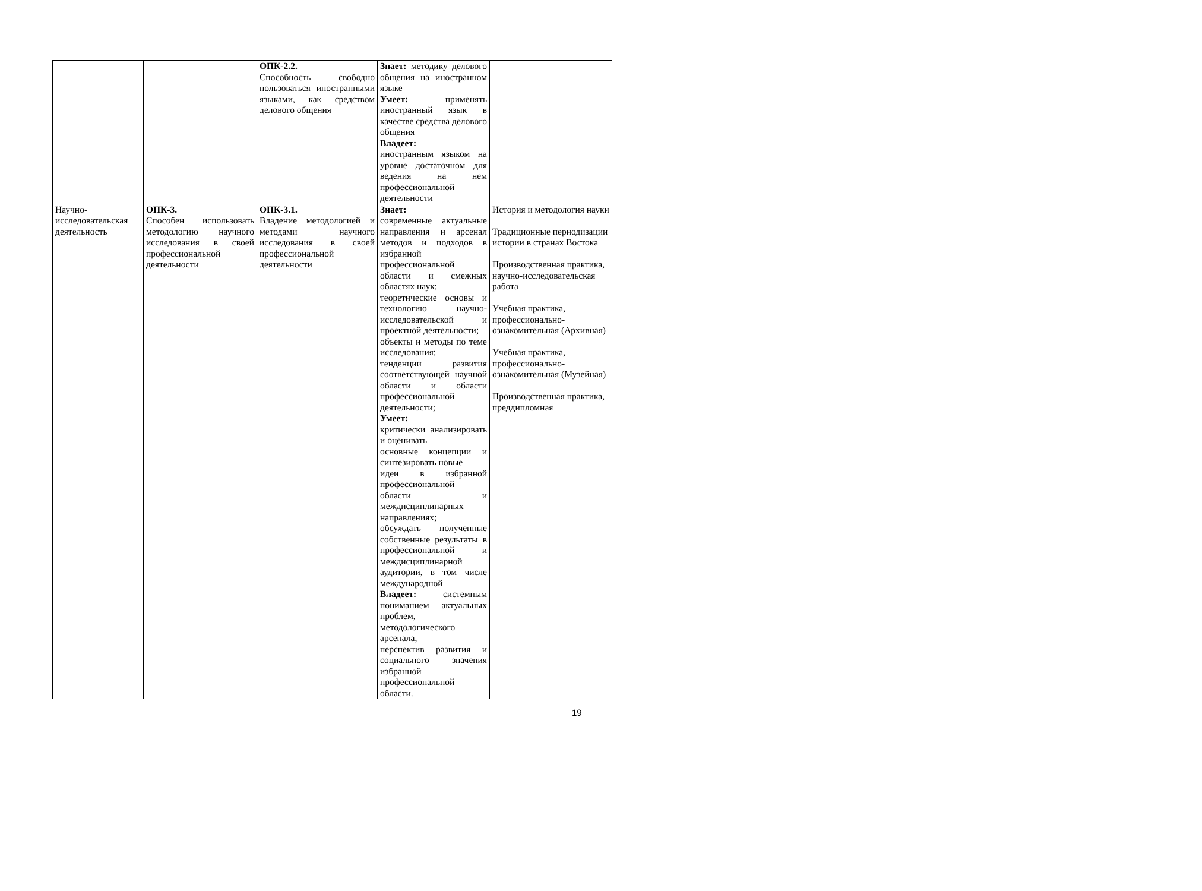| | | ОПК-2.2. Способность свободно пользоваться иностранными языками, как средством делового общения | Знает: методику делового общения на иностранном языке Умеет: применять иностранный язык в качестве средства делового общения Владеет: иностранным языком на уровне достаточном для ведения на нем профессиональной деятельности | |
| Научно-исследовательская деятельность | ОПК-3. Способен использовать методологию научного исследования в своей профессиональной деятельности | ОПК-3.1. Владение методологией и методами научного исследования в своей профессиональной деятельности | Знает: современные актуальные направления и арсенал методов и подходов в избранной профессиональной области и смежных областях наук; теоретические основы и технологию научно-исследовательской и проектной деятельности; объекты и методы по теме исследования; тенденции развития соответствующей научной области и области профессиональной деятельности; Умеет: критически анализировать и оценивать основные концепции и синтезировать новые идеи в избранной профессиональной области и междисциплинарных направлениях; обсуждать полученные собственные результаты в профессиональной и междисциплинарной аудитории, в том числе международной Владеет: системным пониманием актуальных проблем, методологического арсенала, перспектив развития и социального значения избранной профессиональной области. | История и методология науки Традиционные периодизации истории в странах Востока Производственная практика, научно-исследовательская работа Учебная практика, профессионально-ознакомительная (Архивная) Учебная практика, профессионально-ознакомительная (Музейная) Производственная практика, преддипломная |
19